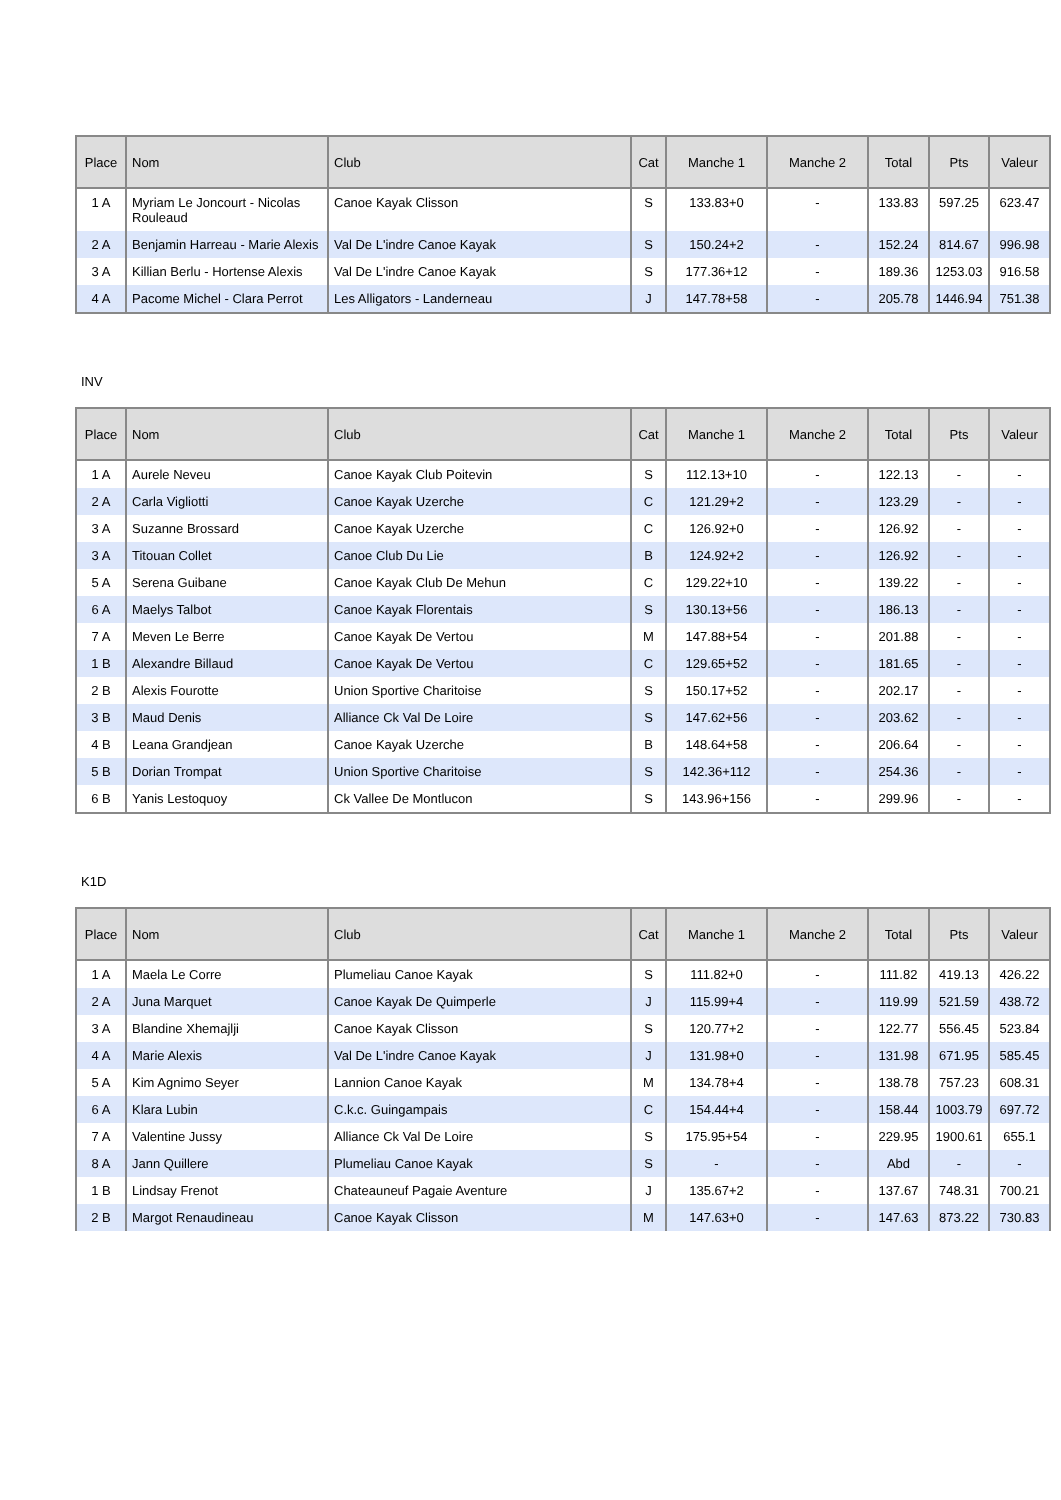| Place | Nom | Club | Cat | Manche 1 | Manche 2 | Total | Pts | Valeur |
| --- | --- | --- | --- | --- | --- | --- | --- | --- |
| 1 A | Myriam Le Joncourt - Nicolas Rouleaud | Canoe Kayak Clisson | S | 133.83+0 | - | 133.83 | 597.25 | 623.47 |
| 2 A | Benjamin Harreau - Marie Alexis | Val De L'indre Canoe Kayak | S | 150.24+2 | - | 152.24 | 814.67 | 996.98 |
| 3 A | Killian Berlu - Hortense Alexis | Val De L'indre Canoe Kayak | S | 177.36+12 | - | 189.36 | 1253.03 | 916.58 |
| 4 A | Pacome Michel - Clara Perrot | Les Alligators - Landerneau | J | 147.78+58 | - | 205.78 | 1446.94 | 751.38 |
INV
| Place | Nom | Club | Cat | Manche 1 | Manche 2 | Total | Pts | Valeur |
| --- | --- | --- | --- | --- | --- | --- | --- | --- |
| 1 A | Aurele Neveu | Canoe Kayak Club Poitevin | S | 112.13+10 | - | 122.13 | - | - |
| 2 A | Carla Vigliotti | Canoe Kayak Uzerche | C | 121.29+2 | - | 123.29 | - | - |
| 3 A | Suzanne Brossard | Canoe Kayak Uzerche | C | 126.92+0 | - | 126.92 | - | - |
| 3 A | Titouan Collet | Canoe Club Du Lie | B | 124.92+2 | - | 126.92 | - | - |
| 5 A | Serena Guibane | Canoe Kayak Club De Mehun | C | 129.22+10 | - | 139.22 | - | - |
| 6 A | Maelys Talbot | Canoe Kayak Florentais | S | 130.13+56 | - | 186.13 | - | - |
| 7 A | Meven Le Berre | Canoe Kayak De Vertou | M | 147.88+54 | - | 201.88 | - | - |
| 1 B | Alexandre Billaud | Canoe Kayak De Vertou | C | 129.65+52 | - | 181.65 | - | - |
| 2 B | Alexis Fourotte | Union Sportive Charitoise | S | 150.17+52 | - | 202.17 | - | - |
| 3 B | Maud Denis | Alliance Ck Val De Loire | S | 147.62+56 | - | 203.62 | - | - |
| 4 B | Leana Grandjean | Canoe Kayak Uzerche | B | 148.64+58 | - | 206.64 | - | - |
| 5 B | Dorian Trompat | Union Sportive Charitoise | S | 142.36+112 | - | 254.36 | - | - |
| 6 B | Yanis Lestoquoy | Ck Vallee De Montlucon | S | 143.96+156 | - | 299.96 | - | - |
K1D
| Place | Nom | Club | Cat | Manche 1 | Manche 2 | Total | Pts | Valeur |
| --- | --- | --- | --- | --- | --- | --- | --- | --- |
| 1 A | Maela Le Corre | Plumeliau Canoe Kayak | S | 111.82+0 | - | 111.82 | 419.13 | 426.22 |
| 2 A | Juna Marquet | Canoe Kayak De Quimperle | J | 115.99+4 | - | 119.99 | 521.59 | 438.72 |
| 3 A | Blandine Xhemajlji | Canoe Kayak Clisson | S | 120.77+2 | - | 122.77 | 556.45 | 523.84 |
| 4 A | Marie Alexis | Val De L'indre Canoe Kayak | J | 131.98+0 | - | 131.98 | 671.95 | 585.45 |
| 5 A | Kim Agnimo Seyer | Lannion Canoe Kayak | M | 134.78+4 | - | 138.78 | 757.23 | 608.31 |
| 6 A | Klara Lubin | C.k.c. Guingampais | C | 154.44+4 | - | 158.44 | 1003.79 | 697.72 |
| 7 A | Valentine Jussy | Alliance Ck Val De Loire | S | 175.95+54 | - | 229.95 | 1900.61 | 655.1 |
| 8 A | Jann Quillere | Plumeliau Canoe Kayak | S | - | - | Abd | - | - |
| 1 B | Lindsay Frenot | Chateauneuf Pagaie Aventure | J | 135.67+2 | - | 137.67 | 748.31 | 700.21 |
| 2 B | Margot Renaudineau | Canoe Kayak Clisson | M | 147.63+0 | - | 147.63 | 873.22 | 730.83 |